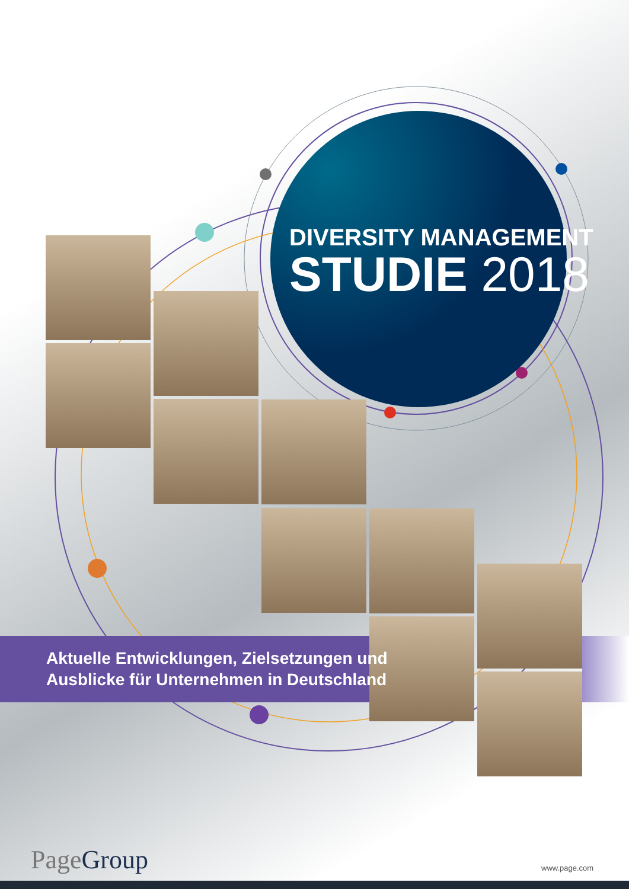DIVERSITY MANAGEMENT
STUDIE 2018
Aktuelle Entwicklungen, Zielsetzungen und
Ausblicke für Unternehmen in Deutschland
Page Group www.page.com